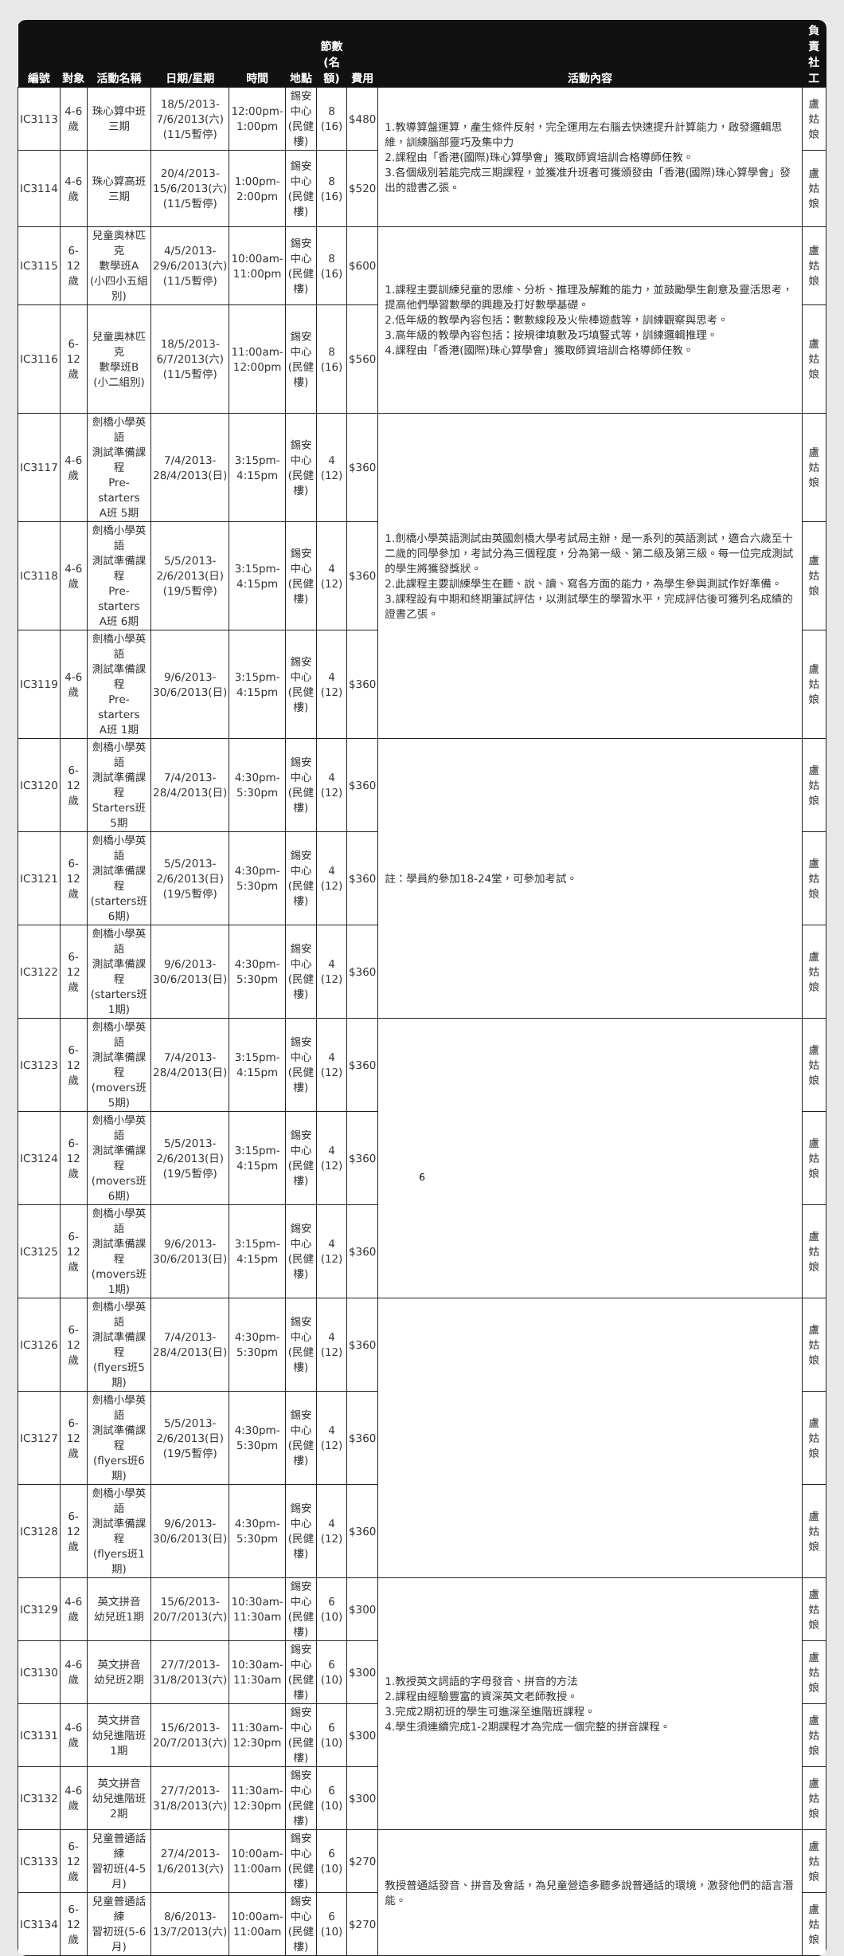| 編號 | 對象 | 活動名稱 | 日期/星期 | 時間 | 地點 | 節數 (名額) | 費用 | 活動內容 | 負責 社工 |
| --- | --- | --- | --- | --- | --- | --- | --- | --- | --- |
| IC3113 | 4-6歲 | 珠心算中班 三期 | 18/5/2013- 7/6/2013(六) (11/5暫停) | 12:00pm- 1:00pm | 錫安中心 (民健樓) | 8 (16) | $480 | 1.教導算盤運算，產生條件反射，完全運用左右腦去快速提升計算能力，啟發邏輯思維，訓練腦部靈巧及集中力 2.課程由「香港(國際)珠心算學會」獲取師資培訓合格導師任教。 3.各個級別若能完成三期課程，並獲准升班者可獲頒發由「香港(國際)珠心算學會」發出的證書乙張。 | 盧姑娘 |
| IC3114 | 4-6歲 | 珠心算高班 三期 | 20/4/2013- 15/6/2013(六) (11/5暫停) | 1:00pm- 2:00pm | 錫安中心 (民健樓) | 8 (16) | $520 | | 盧姑娘 |
| IC3115 | 6-12歲 | 兒童奧林匹克 數學班A (小四小五組別) | 4/5/2013- 29/6/2013(六) (11/5暫停) | 10:00am- 11:00pm | 錫安中心 (民健樓) | 8 (16) | $600 | 1.課程主要訓練兒童的思維、分析、推理及解難的能力，並鼓勵學生創意及靈活思考，提高他們學習數學的興趣及打好數學基礎。 2.低年級的教學內容包括：數數線段及火柴棒遊戲等，訓練觀察與思考。 3.高年級的教學內容包括：按規律填數及巧填豎式等，訓練邏輯推理。 4.課程由「香港(國際)珠心算學會」獲取師資培訓合格導師任教。 | 盧姑娘 |
| IC3116 | 6-12歲 | 兒童奧林匹克 數學班B (小二組別) | 18/5/2013- 6/7/2013(六) (11/5暫停) | 11:00am- 12:00pm | 錫安中心 (民健樓) | 8 (16) | $560 | | 盧姑娘 |
| IC3117 | 4-6歲 | 劍橋小學英語 測試準備課程 Pre-starters A班 5期 | 7/4/2013- 28/4/2013(日) | 3:15pm- 4:15pm | 錫安中心 (民健樓) | 4 (12) | $360 | 1.劍橋小學英語測試由英國劍橋大學考試局主辦，是一系列的英語測試，適合六歲至十二歲的同學參加，考試分為三個程度，分為第一級、第二級及第三級。每一位完成測試的學生將獲發獎狀。 2.此課程主要訓練學生在聽、說、讀、寫各方面的能力，為學生參與測試作好準備。 3.課程設有中期和終期筆試評估，以測試學生的學習水平，完成評估後可獲列名成績的證書乙張。 | 盧姑娘 |
| IC3118 | 4-6歲 | 劍橋小學英語 測試準備課程 Pre-starters A班 6期 | 5/5/2013- 2/6/2013(日) (19/5暫停) | 3:15pm- 4:15pm | 錫安中心 (民健樓) | 4 (12) | $360 | | 盧姑娘 |
| IC3119 | 4-6歲 | 劍橋小學英語 測試準備課程 Pre-starters A班 1期 | 9/6/2013- 30/6/2013(日) | 3:15pm- 4:15pm | 錫安中心 (民健樓) | 4 (12) | $360 | | 盧姑娘 |
| IC3120 | 6-12歲 | 劍橋小學英語 測試準備課程 Starters班5期 | 7/4/2013- 28/4/2013(日) | 4:30pm- 5:30pm | 錫安中心 (民健樓) | 4 (12) | $360 | 註：學員約參加18-24堂，可參加考試。 | 盧姑娘 |
| IC3121 | 6-12歲 | 劍橋小學英語 測試準備課程 (starters班6期) | 5/5/2013- 2/6/2013(日) (19/5暫停) | 4:30pm- 5:30pm | 錫安中心 (民健樓) | 4 (12) | $360 | | 盧姑娘 |
| IC3122 | 6-12歲 | 劍橋小學英語 測試準備課程 (starters班1期) | 9/6/2013- 30/6/2013(日) | 4:30pm- 5:30pm | 錫安中心 (民健樓) | 4 (12) | $360 | | 盧姑娘 |
| IC3123 | 6-12歲 | 劍橋小學英語 測試準備課程 (movers班5期) | 7/4/2013- 28/4/2013(日) | 3:15pm- 4:15pm | 錫安中心 (民健樓) | 4 (12) | $360 | | 盧姑娘 |
| IC3124 | 6-12歲 | 劍橋小學英語 測試準備課程 (movers班6期) | 5/5/2013- 2/6/2013(日) (19/5暫停) | 3:15pm- 4:15pm | 錫安中心 (民健樓) | 4 (12) | $360 | | 盧姑娘 |
| IC3125 | 6-12歲 | 劍橋小學英語 測試準備課程 (movers班1期) | 9/6/2013- 30/6/2013(日) | 3:15pm- 4:15pm | 錫安中心 (民健樓) | 4 (12) | $360 | | 盧姑娘 |
| IC3126 | 6-12歲 | 劍橋小學英語 測試準備課程 (flyers班5期) | 7/4/2013- 28/4/2013(日) | 4:30pm- 5:30pm | 錫安中心 (民健樓) | 4 (12) | $360 | | 盧姑娘 |
| IC3127 | 6-12歲 | 劍橋小學英語 測試準備課程 (flyers班6期) | 5/5/2013- 2/6/2013(日) (19/5暫停) | 4:30pm- 5:30pm | 錫安中心 (民健樓) | 4 (12) | $360 | | 盧姑娘 |
| IC3128 | 6-12歲 | 劍橋小學英語 測試準備課程 (flyers班1期) | 9/6/2013- 30/6/2013(日) | 4:30pm- 5:30pm | 錫安中心 (民健樓) | 4 (12) | $360 | | 盧姑娘 |
| IC3129 | 4-6歲 | 英文拼音 幼兒班1期 | 15/6/2013- 20/7/2013(六) | 10:30am- 11:30am | 錫安中心 (民健樓) | 6 (10) | $300 | 1.教授英文詞語的字母發音、拼音的方法 2.課程由經驗豐富的資深英文老師教授。 3.完成2期初班的學生可進深至進階班課程。 4.學生須連續完成1-2期課程才為完成一個完整的拼音課程。 | 盧姑娘 |
| IC3130 | 4-6歲 | 英文拼音 幼兒班2期 | 27/7/2013- 31/8/2013(六) | 10:30am- 11:30am | 錫安中心 (民健樓) | 6 (10) | $300 | | 盧姑娘 |
| IC3131 | 4-6歲 | 英文拼音 幼兒進階班1期 | 15/6/2013- 20/7/2013(六) | 11:30am- 12:30pm | 錫安中心 (民健樓) | 6 (10) | $300 | | 盧姑娘 |
| IC3132 | 4-6歲 | 英文拼音 幼兒進階班2期 | 27/7/2013- 31/8/2013(六) | 11:30am- 12:30pm | 錫安中心 (民健樓) | 6 (10) | $300 | | 盧姑娘 |
| IC3133 | 6-12歲 | 兒童普通話練 習初班(4-5月) | 27/4/2013- 1/6/2013(六) | 10:00am- 11:00am | 錫安中心 (民健樓) | 6 (10) | $270 | 教授普通話發音、拼音及會話，為兒童營造多聽多說普通話的環境，激發他們的語言潛能。 | 盧姑娘 |
| IC3134 | 6-12歲 | 兒童普通話練 習初班(5-6月) | 8/6/2013- 13/7/2013(六) | 10:00am- 11:00am | 錫安中心 (民健樓) | 6 (10) | $270 | | 盧姑娘 |
6